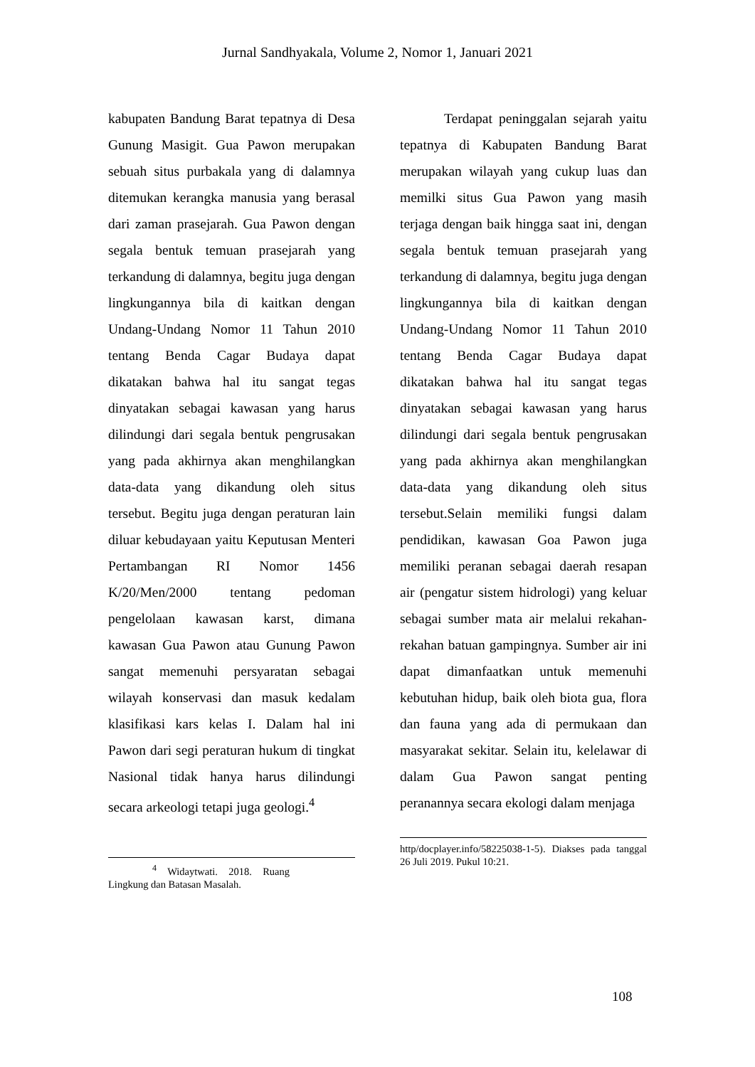Jurnal Sandhyakala, Volume 2, Nomor 1, Januari 2021
kabupaten Bandung Barat tepatnya di Desa Gunung Masigit. Gua Pawon merupakan sebuah situs purbakala yang di dalamnya ditemukan kerangka manusia yang berasal dari zaman prasejarah. Gua Pawon dengan segala bentuk temuan prasejarah yang terkandung di dalamnya, begitu juga dengan lingkungannya bila di kaitkan dengan Undang-Undang Nomor 11 Tahun 2010 tentang Benda Cagar Budaya dapat dikatakan bahwa hal itu sangat tegas dinyatakan sebagai kawasan yang harus dilindungi dari segala bentuk pengrusakan yang pada akhirnya akan menghilangkan data-data yang dikandung oleh situs tersebut. Begitu juga dengan peraturan lain diluar kebudayaan yaitu Keputusan Menteri Pertambangan RI Nomor 1456 K/20/Men/2000 tentang pedoman pengelolaan kawasan karst, dimana kawasan Gua Pawon atau Gunung Pawon sangat memenuhi persyaratan sebagai wilayah konservasi dan masuk kedalam klasifikasi kars kelas I. Dalam hal ini Pawon dari segi peraturan hukum di tingkat Nasional tidak hanya harus dilindungi secara arkeologi tetapi juga geologi.<sup>4</sup>
<sup>4</sup> Widaytwati. 2018. Ruang Lingkung dan Batasan Masalah.
Terdapat peninggalan sejarah yaitu tepatnya di Kabupaten Bandung Barat merupakan wilayah yang cukup luas dan memilki situs Gua Pawon yang masih terjaga dengan baik hingga saat ini, dengan segala bentuk temuan prasejarah yang terkandung di dalamnya, begitu juga dengan lingkungannya bila di kaitkan dengan Undang-Undang Nomor 11 Tahun 2010 tentang Benda Cagar Budaya dapat dikatakan bahwa hal itu sangat tegas dinyatakan sebagai kawasan yang harus dilindungi dari segala bentuk pengrusakan yang pada akhirnya akan menghilangkan data-data yang dikandung oleh situs tersebut.Selain memiliki fungsi dalam pendidikan, kawasan Goa Pawon juga memiliki peranan sebagai daerah resapan air (pengatur sistem hidrologi) yang keluar sebagai sumber mata air melalui rekahan-rekahan batuan gampingnya. Sumber air ini dapat dimanfaatkan untuk memenuhi kebutuhan hidup, baik oleh biota gua, flora dan fauna yang ada di permukaan dan masyarakat sekitar. Selain itu, kelelawar di dalam Gua Pawon sangat penting peranannya secara ekologi dalam menjaga
http/docplayer.info/58225038-1-5). Diakses pada tanggal 26 Juli 2019. Pukul 10:21.
108